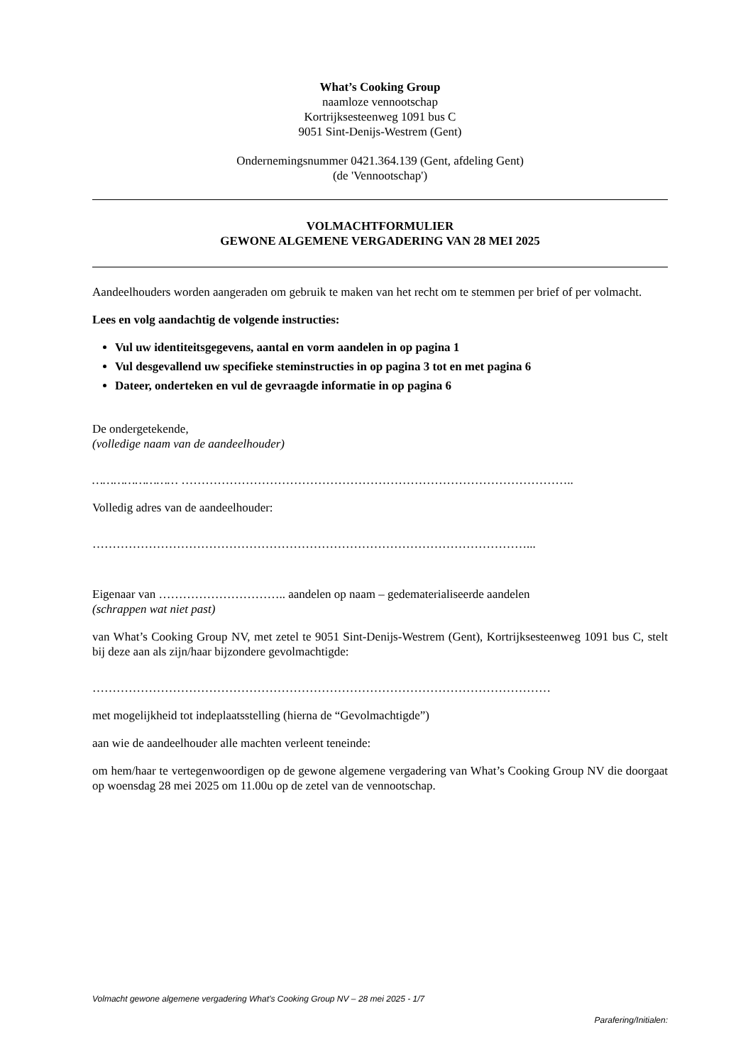What’s Cooking Group
naamloze vennootschap
Kortrijksesteenweg 1091 bus C
9051 Sint-Denijs-Westrem (Gent)
Ondernemingsnummer 0421.364.139 (Gent, afdeling Gent)
(de 'Vennootschap')
VOLMACHTFORMULIER
GEWONE ALGEMENE VERGADERING VAN 28 MEI 2025
Aandeelhouders worden aangeraden om gebruik te maken van het recht om te stemmen per brief of per volmacht.
Lees en volg aandachtig de volgende instructies:
Vul uw identiteitsgegevens, aantal en vorm aandelen in op pagina 1
Vul desgevallend uw specifieke steminstructies in op pagina 3 tot en met pagina 6
Dateer, onderteken en vul de gevraagde informatie in op pagina 6
De ondergetekende,
(volledige naam van de aandeelhouder)
…………………… ……………………………………………………………………………………..
Volledig adres van de aandeelhouder:
………………………………………………………………………………………………...
Eigenaar van ………………………….. aandelen op naam – gedematerialiseerde aandelen
(schrappen wat niet past)
van What’s Cooking Group NV, met zetel te 9051 Sint-Denijs-Westrem (Gent), Kortrijksesteenweg 1091 bus C, stelt bij deze aan als zijn/haar bijzondere gevolmachtigde:
……………………………………………………………………………………………………
met mogelijkheid tot indeplaatsstelling (hierna de “Gevolmachtigde”)
aan wie de aandeelhouder alle machten verleent teneinde:
om hem/haar te vertegenwoordigen op de gewone algemene vergadering van What’s Cooking Group NV die doorgaat op woensdag 28 mei 2025 om 11.00u op de zetel van de vennootschap.
Volmacht gewone algemene vergadering What’s Cooking Group NV – 28 mei 2025 - 1/7
Parafering/Initialen: